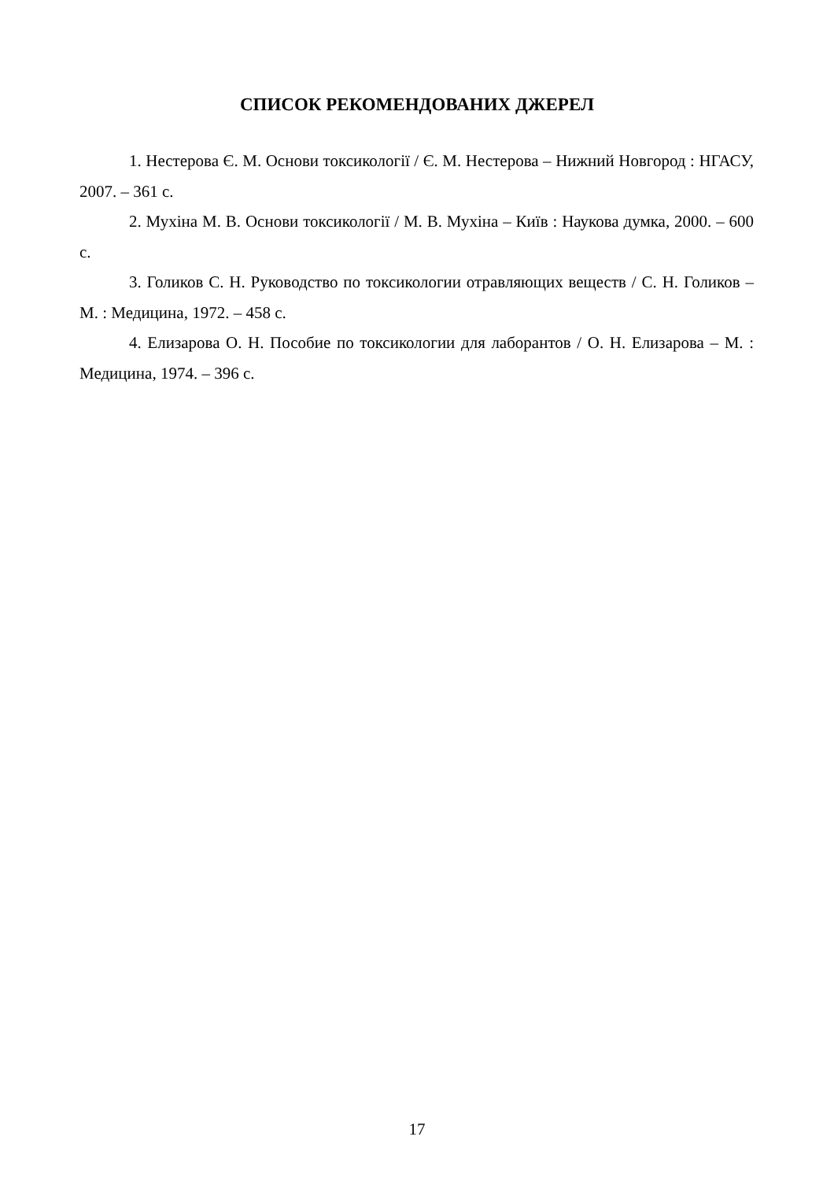СПИСОК РЕКОМЕНДОВАНИХ ДЖЕРЕЛ
1. Нестерова Є. М. Основи токсикології / Є. М. Нестерова – Нижний Новгород : НГАСУ, 2007. – 361 с.
2. Мухіна М. В. Основи токсикології / М. В. Мухіна – Київ : Наукова думка, 2000. – 600 с.
3. Голиков С. Н. Руководство по токсикологии отравляющих веществ / С. Н. Голиков – М. : Медицина, 1972. – 458 с.
4. Елизарова О. Н. Пособие по токсикологии для лаборантов / О. Н. Елизарова – М. : Медицина, 1974. – 396 с.
17